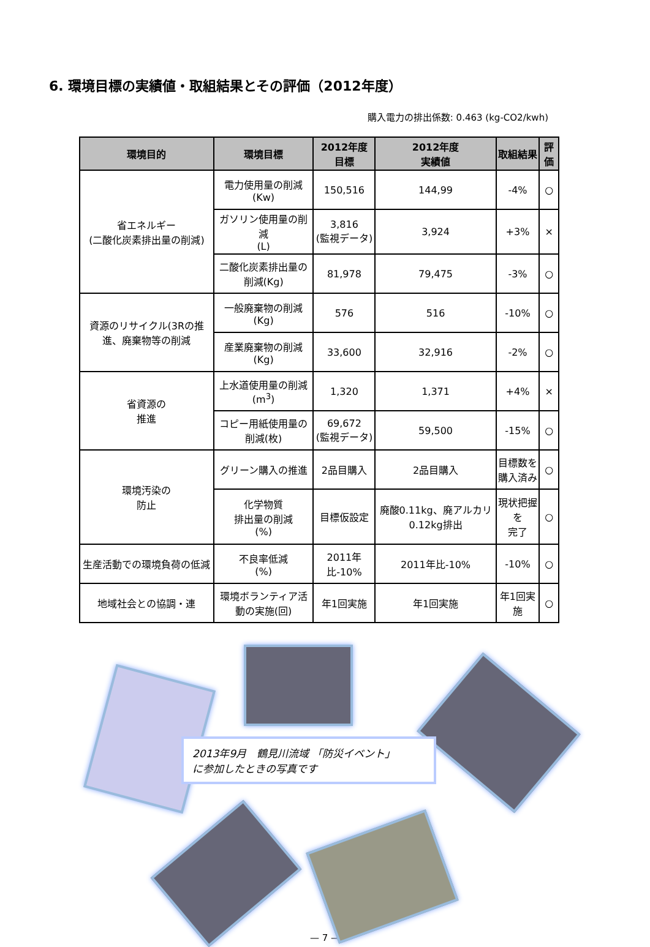6. 環境目標の実績値・取組結果とその評価（2012年度）
購入電力の排出係数: 0.463 (kg-CO2/kwh)
| 環境目的 | 環境目標 | 2012年度 目標 | 2012年度 実績値 | 取組結果 | 評価 |
| --- | --- | --- | --- | --- | --- |
| 省エネルギー (二酸化炭素排出量の削減) | 電力使用量の削減 (Kw) | 150,516 | 144,99 | -4% | ○ |
| | ガソリン使用量の削減 (L) | 3,816 (監視データ) | 3,924 | +3% | × |
| | 二酸化炭素排出量の削減(Kg) | 81,978 | 79,475 | -3% | ○ |
| 資源のリサイクル(3Rの推進、廃棄物等の削減 | 一般廃棄物の削減 (Kg) | 576 | 516 | -10% | ○ |
| | 産業廃棄物の削減 (Kg) | 33,600 | 32,916 | -2% | ○ |
| 省資源の 推進 | 上水道使用量の削減(m<sup>3</sup>) | 1,320 | 1,371 | +4% | × |
| | コピー用紙使用量の削減(枚) | 69,672 (監視データ) | 59,500 | -15% | ○ |
| 環境汚染の 防止 | グリーン購入の推進 | 2品目購入 | 2品目購入 | 目標数を 購入済み | ○ |
| | 化学物質 排出量の削減 (%) | 目標仮設定 | 廃酸0.11kg、廃アルカリ0.12kg排出 | 現状把握を 完了 | ○ |
| 生産活動での環境負荷の低減 | 不良率低減 (%) | 2011年比-10% | 2011年比-10% | -10% | ○ |
| 地域社会との協調・連 | 環境ボランティア活動の実施(回) | 年1回実施 | 年1回実施 | 年1回実施 | ○ |
2013年9月　鶴見川流域 「防災イベント」
に参加したときの写真です
— 7 —